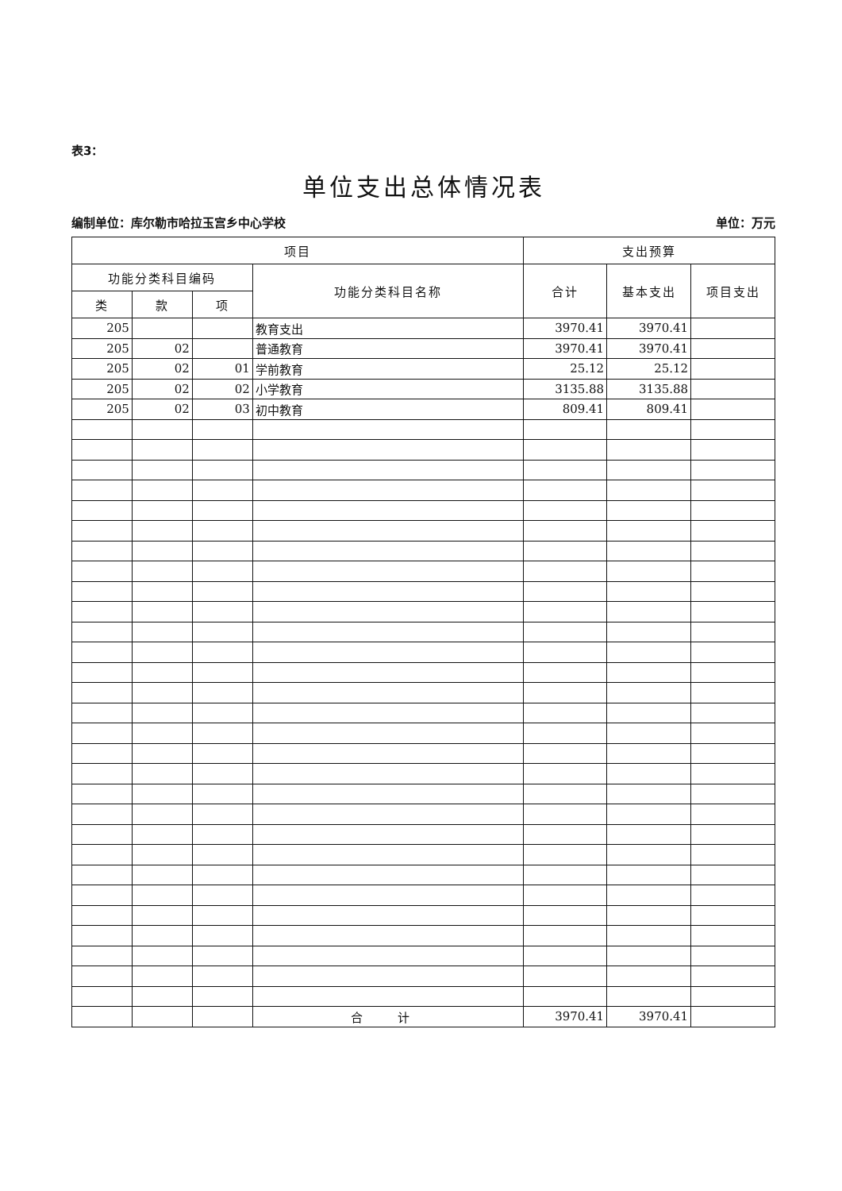表3：
单位支出总体情况表
编制单位：库尔勒市哈拉玉宫乡中心学校 单位：万元
| 项目 | | | | 支出预算 | | |
| --- | --- | --- | --- | --- | --- | --- |
| 功能分类科目编码 | | | 功能分类科目名称 | 合计 | 基本支出 | 项目支出 |
| 类 | 款 | 项 | | | | |
| 205 | | | 教育支出 | 3970.41 | 3970.41 | |
| 205 | 02 | | 普通教育 | 3970.41 | 3970.41 | |
| 205 | 02 | 01 | 学前教育 | 25.12 | 25.12 | |
| 205 | 02 | 02 | 小学教育 | 3135.88 | 3135.88 | |
| 205 | 02 | 03 | 初中教育 | 809.41 | 809.41 | |
| | | | 合 计 | 3970.41 | 3970.41 | |